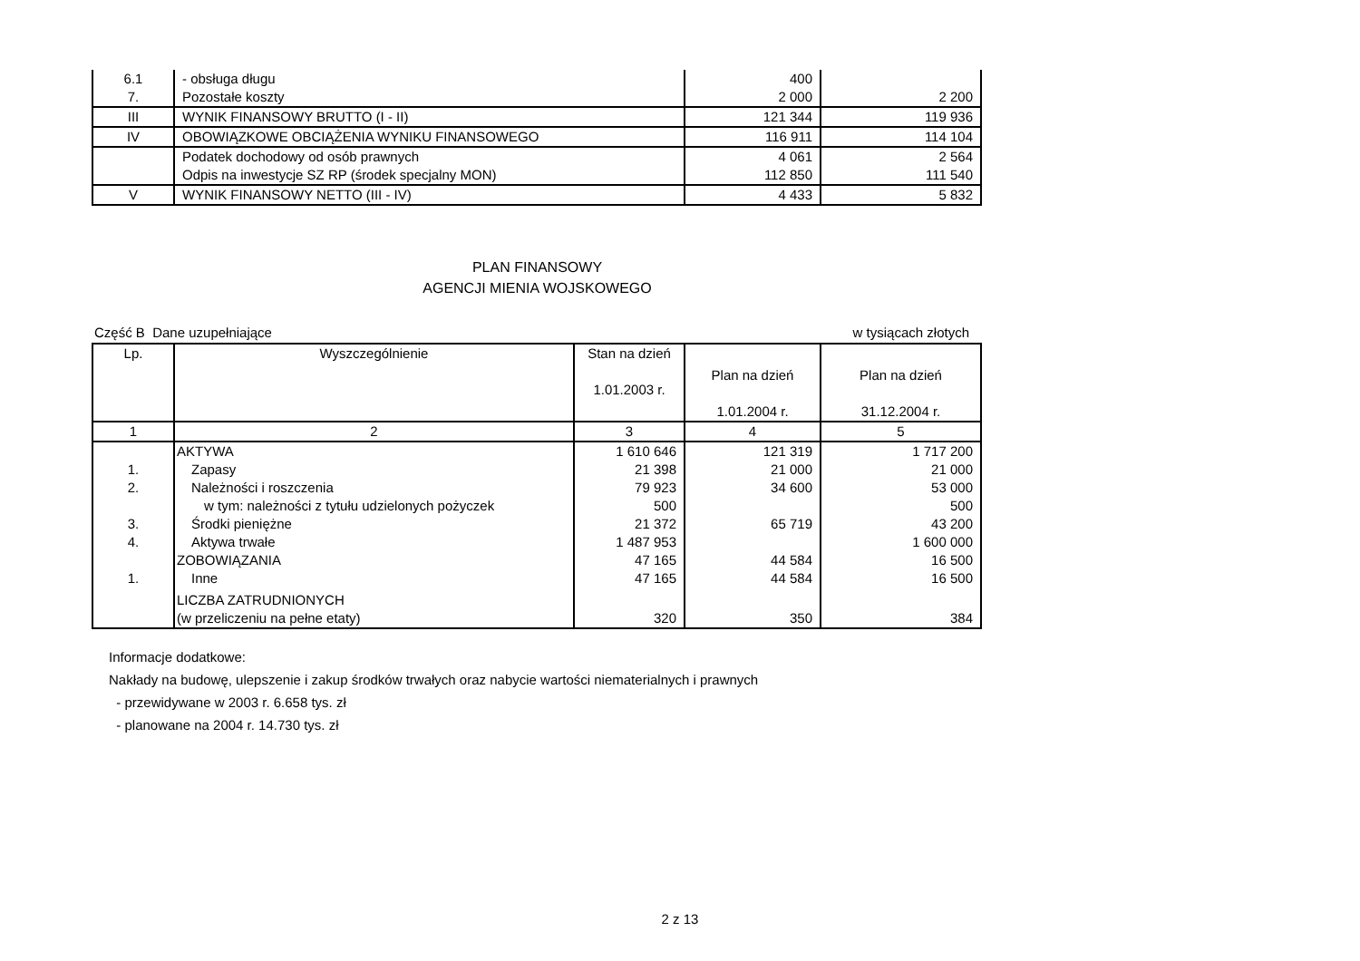| 6.1 | - obsługa długu | 400 | |
| 7. | Pozostałe koszty | 2 000 | 2 200 |
| III | WYNIK FINANSOWY BRUTTO (I - II) | 121 344 | 119 936 |
| IV | OBOWIĄZKOWE OBCIĄŻENIA WYNIKU FINANSOWEGO | 116 911 | 114 104 |
| | Podatek dochodowy od osób prawnych | 4 061 | 2 564 |
| | Odpis na inwestycje SZ RP (środek specjalny MON) | 112 850 | 111 540 |
| V | WYNIK FINANSOWY NETTO (III - IV) | 4 433 | 5 832 |
PLAN FINANSOWY
AGENCJI MIENIA WOJSKOWEGO
Część B Dane uzupełniające w tysiącach złotych
| Lp. | Wyszczególnienie | Stan na dzień 1.01.2003 r. | Plan na dzień 1.01.2004 r. | Plan na dzień 31.12.2004 r. |
| --- | --- | --- | --- | --- |
| 1 | 2 | 3 | 4 | 5 |
| | AKTYWA | 1 610 646 | 121 319 | 1 717 200 |
| 1. | Zapasy | 21 398 | 21 000 | 21 000 |
| 2. | Należności i roszczenia | 79 923 | 34 600 | 53 000 |
| | w tym: należności z tytułu udzielonych pożyczek | 500 | | 500 |
| 3. | Środki pieniężne | 21 372 | 65 719 | 43 200 |
| 4. | Aktywa trwałe | 1 487 953 | | 1 600 000 |
| | ZOBOWIĄZANIA | 47 165 | 44 584 | 16 500 |
| 1. | Inne | 47 165 | 44 584 | 16 500 |
| | LICZBA ZATRUDNIONYCH | | | |
| | (w przeliczeniu na pełne etaty) | 320 | 350 | 384 |
Informacje dodatkowe:
Nakłady na budowę, ulepszenie i zakup środków trwałych oraz nabycie wartości niematerialnych i prawnych
- przewidywane w 2003 r. 6.658 tys. zł
- planowane na 2004 r. 14.730 tys. zł
2 z 13